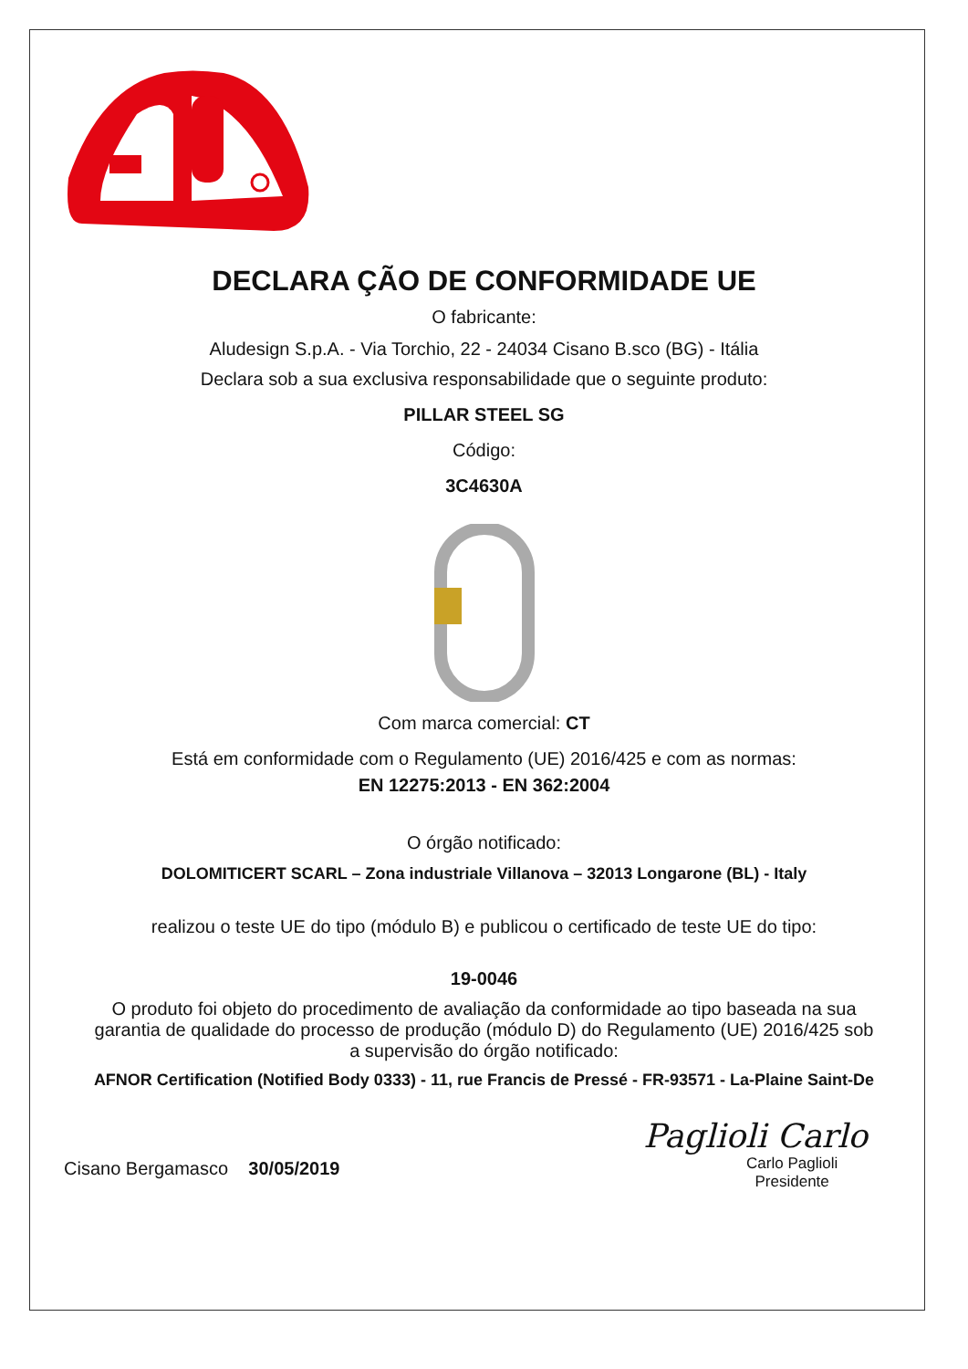DECLARA ÇÃO DE CONFORMIDADE UE
O fabricante:
Aludesign S.p.A. - Via Torchio, 22 - 24034 Cisano B.sco (BG) - Itália
Declara sob a sua exclusiva responsabilidade que o seguinte produto:
PILLAR STEEL SG
Código:
3C4630A
Com marca comercial: CT
Está em conformidade com o Regulamento (UE) 2016/425 e com as normas:
EN 12275:2013 - EN 362:2004
O órgão notificado:
DOLOMITICERT SCARL – Zona industriale Villanova – 32013 Longarone (BL) - Italy
realizou o teste UE do tipo (módulo B) e publicou o certificado de teste UE do tipo:
19-0046
O produto foi objeto do procedimento de avaliação da conformidade ao tipo baseada na sua garantia de qualidade do processo de produção (módulo D) do Regulamento (UE) 2016/425 sob a supervisão do órgão notificado:
AFNOR Certification (Notified Body 0333) - 11, rue Francis de Pressé - FR-93571 - La-Plaine Saint-De
Cisano Bergamasco 30/05/2019
Paglioli Carlo
Carlo Paglioli
Presidente